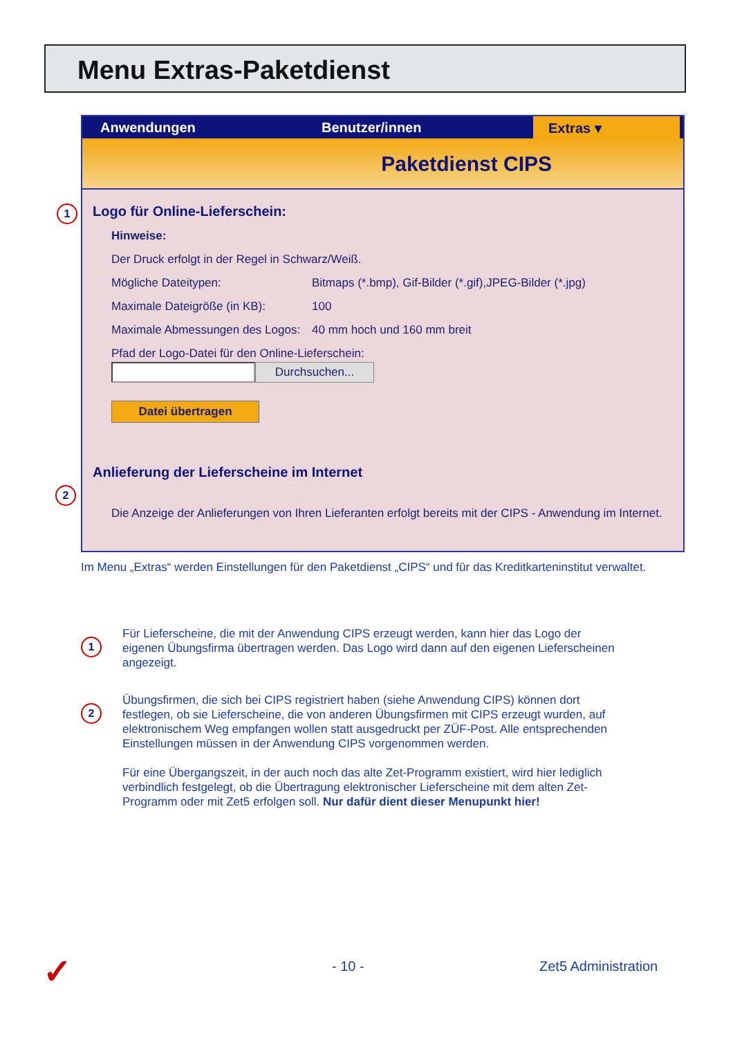Menu Extras-Paketdienst
1
2
Anwendungen Benutzer/innen Extras ▾
Paketdienst CIPS
Logo für Online-Lieferschein:
Hinweise:
Der Druck erfolgt in der Regel in Schwarz/Weiß.
Mögliche Dateitypen: Bitmaps (*.bmp), Gif-Bilder (*.gif),JPEG-Bilder (*.jpg)
Maximale Dateigröße (in KB): 100
Maximale Abmessungen des Logos: 40 mm hoch und 160 mm breit
Pfad der Logo-Datei für den Online-Lieferschein:
Durchsuchen...
Datei übertragen
Anlieferung der Lieferscheine im Internet
Die Anzeige der Anlieferungen von Ihren Lieferanten erfolgt bereits mit der CIPS - Anwendung im Internet.
Im Menu „Extras“ werden Einstellungen für den Paketdienst „CIPS“ und für das Kreditkarteninstitut verwaltet.
1
Für Lieferscheine, die mit der Anwendung CIPS erzeugt werden, kann hier das Logo der eigenen Übungsfirma übertragen werden. Das Logo wird dann auf den eigenen Lieferscheinen angezeigt.
2
Übungsfirmen, die sich bei CIPS registriert haben (siehe Anwendung CIPS) können dort festlegen, ob sie Lieferscheine, die von anderen Übungsfirmen mit CIPS erzeugt wurden, auf elektronischem Weg empfangen wollen statt ausgedruckt per ZÜF-Post. Alle entsprechenden Einstellungen müssen in der Anwendung CIPS vorgenommen werden.
Für eine Übergangszeit, in der auch noch das alte Zet-Programm existiert, wird hier lediglich verbindlich festgelegt, ob die Übertragung elektronischer Lieferscheine mit dem alten Zet-Programm oder mit Zet5 erfolgen soll. Nur dafür dient dieser Menupunkt hier!
✓ - 10 - Zet5 Administration